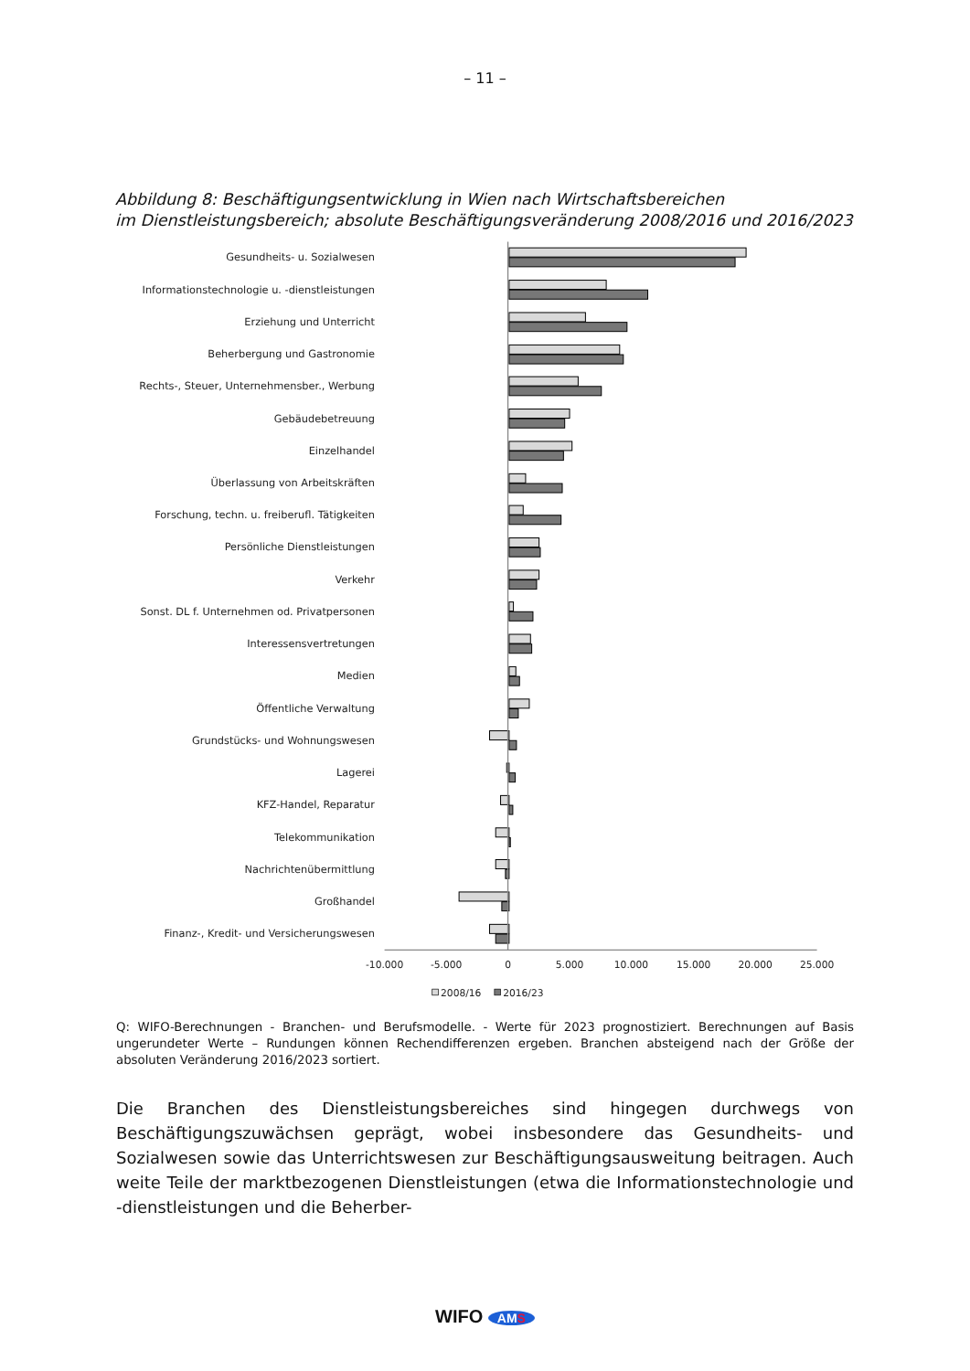– 11 –
Abbildung 8: Beschäftigungsentwicklung in Wien nach Wirtschaftsbereichen
im Dienstleistungsbereich; absolute Beschäftigungsveränderung 2008/2016 und 2016/2023
Gesundheits- u. Sozialwesen
Informationstechnologie u. -dienstleistungen
Erziehung und Unterricht
Beherbergung und Gastronomie
Rechts-, Steuer, Unternehmensber., Werbung
Gebäudebetreuung
Einzelhandel
Überlassung von Arbeitskräften
Forschung, techn. u. freiberufl. Tätigkeiten
Persönliche Dienstleistungen
Verkehr
Sonst. DL f. Unternehmen od. Privatpersonen
Interessensvertretungen
Medien
Öffentliche Verwaltung
Grundstücks- und Wohnungswesen
Lagerei
KFZ-Handel, Reparatur
Telekommunikation
Nachrichtenübermittlung
Großhandel
Finanz-, Kredit- und Versicherungswesen
-10.000
-5.000
0
5.000
10.000
15.000
20.000
25.000
2008/16
2016/23
Q: WIFO-Berechnungen - Branchen- und Berufsmodelle. - Werte für 2023 prognostiziert. Berechnungen auf Basis ungerundeter Werte – Rundungen können Rechendifferenzen ergeben. Branchen absteigend nach der Größe der absoluten Veränderung 2016/2023 sortiert.
Die Branchen des Dienstleistungsbereiches sind hingegen durchwegs von Beschäftigungszu­wächsen geprägt, wobei insbesondere das Gesundheits- und Sozialwesen sowie das Unter­richtswesen zur Beschäftigungsausweitung beitragen. Auch weite Teile der marktbezogenen Dienstleistungen (etwa die Informationstechnologie und -dienstleistungen und die Beherber-
WIFO AMS